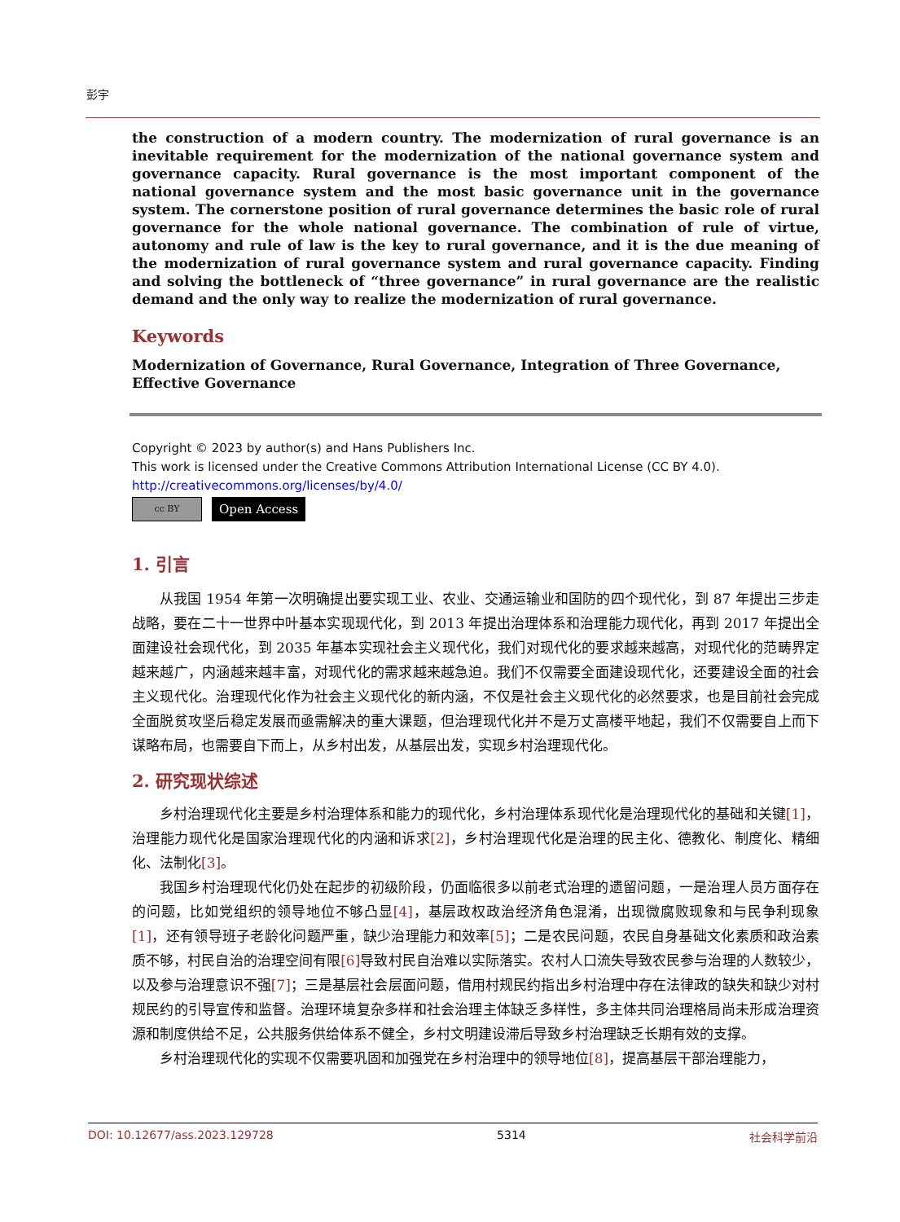彭宇
the construction of a modern country. The modernization of rural governance is an inevitable requirement for the modernization of the national governance system and governance capacity. Rural governance is the most important component of the national governance system and the most basic governance unit in the governance system. The cornerstone position of rural governance determines the basic role of rural governance for the whole national governance. The combination of rule of virtue, autonomy and rule of law is the key to rural governance, and it is the due meaning of the modernization of rural governance system and rural governance capacity. Finding and solving the bottleneck of “three governance” in rural governance are the realistic demand and the only way to realize the modernization of rural governance.
Keywords
Modernization of Governance, Rural Governance, Integration of Three Governance,
Effective Governance
Copyright © 2023 by author(s) and Hans Publishers Inc.
This work is licensed under the Creative Commons Attribution International License (CC BY 4.0).
http://creativecommons.org/licenses/by/4.0/
cc BY
Open Access
1. 引言
从我国 1954 年第一次明确提出要实现工业、农业、交通运输业和国防的四个现代化，到 87 年提出三步走战略，要在二十一世界中叶基本实现现代化，到 2013 年提出治理体系和治理能力现代化，再到 2017 年提出全面建设社会现代化，到 2035 年基本实现社会主义现代化，我们对现代化的要求越来越高，对现代化的范畴界定越来越广，内涵越来越丰富，对现代化的需求越来越急迫。我们不仅需要全面建设现代化，还要建设全面的社会主义现代化。治理现代化作为社会主义现代化的新内涵，不仅是社会主义现代化的必然要求，也是目前社会完成全面脱贫攻坚后稳定发展而亟需解决的重大课题，但治理现代化并不是万丈高楼平地起，我们不仅需要自上而下谋略布局，也需要自下而上，从乡村出发，从基层出发，实现乡村治理现代化。
2. 研究现状综述
乡村治理现代化主要是乡村治理体系和能力的现代化，乡村治理体系现代化是治理现代化的基础和关键[1]，治理能力现代化是国家治理现代化的内涵和诉求[2]，乡村治理现代化是治理的民主化、德教化、制度化、精细化、法制化[3]。
我国乡村治理现代化仍处在起步的初级阶段，仍面临很多以前老式治理的遗留问题，一是治理人员方面存在的问题，比如党组织的领导地位不够凸显[4]，基层政权政治经济角色混淆，出现微腐败现象和与民争利现象[1]，还有领导班子老龄化问题严重，缺少治理能力和效率[5]；二是农民问题，农民自身基础文化素质和政治素质不够，村民自治的治理空间有限[6] 导致村民自治难以实际落实。农村人口流失导致农民参与治理的人数较少，以及参与治理意识不强[7]；三是基层社会层面问题，借用村规民约指出乡村治理中存在法律政的缺失和缺少对村规民约的引导宣传和监督。治理环境复杂多样和社会治理主体缺乏多样性，多主体共同治理格局尚未形成治理资源和制度供给不足，公共服务供给体系不健全，乡村文明建设滞后导致乡村治理缺乏长期有效的支撑。
乡村治理现代化的实现不仅需要巩固和加强党在乡村治理中的领导地位[8]，提高基层干部治理能力，
DOI: 10.12677/ass.2023.129728 5314 社会科学前沿